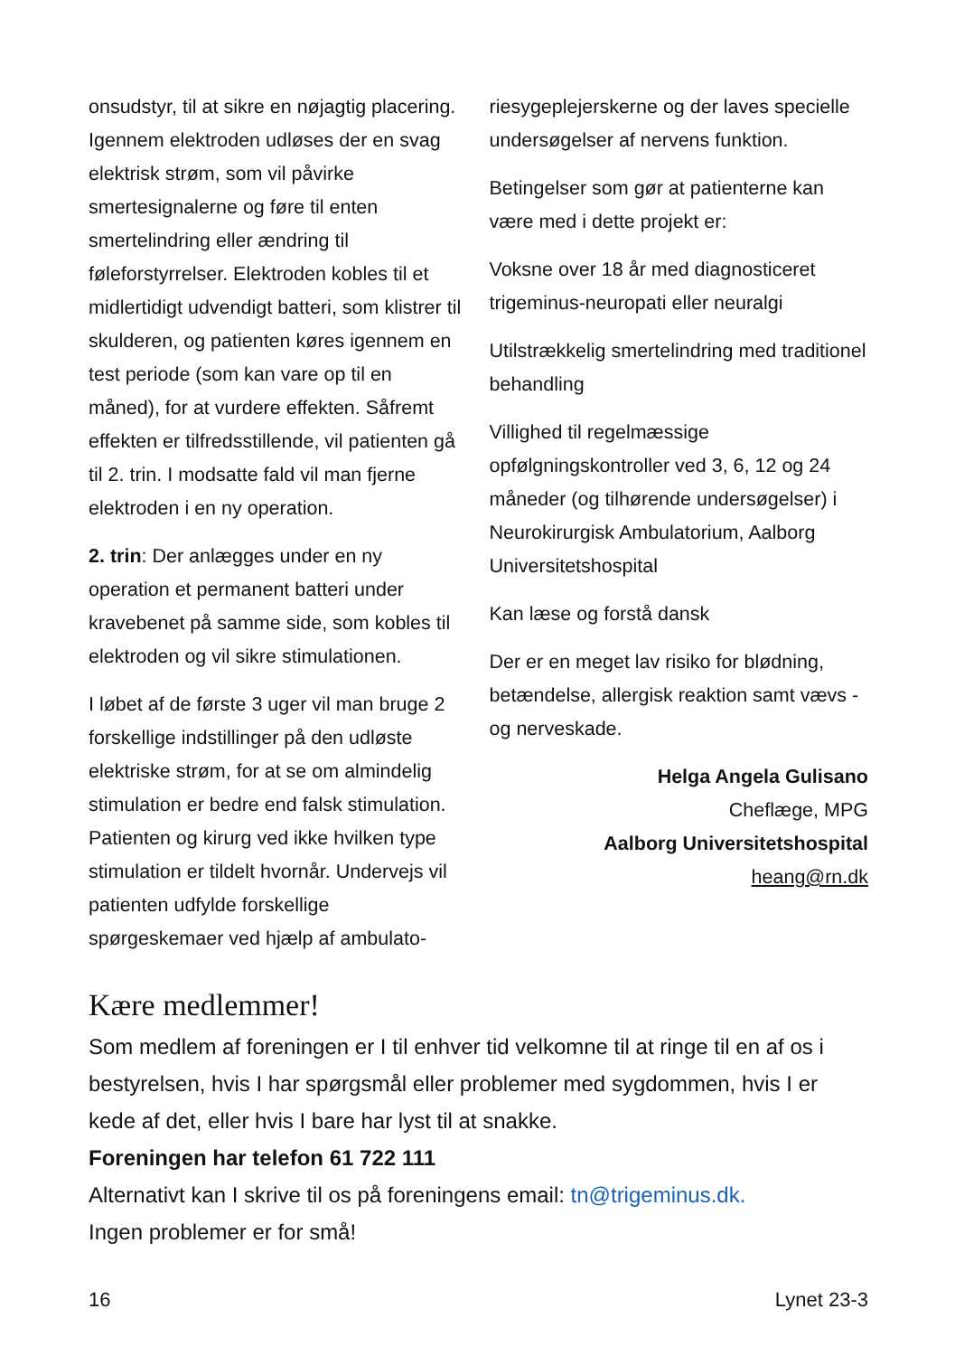onsudstyr, til at sikre en nøjagtig placering. Igennem elektroden udløses der en svag elektrisk strøm, som vil påvirke smertesignalerne og føre til enten smertelindring eller ændring til føleforstyrrelser. Elektroden kobles til et midlertidigt udvendigt batteri, som klistrer til skulderen, og patienten køres igennem en test periode (som kan vare op til en måned), for at vurdere effekten. Såfremt effekten er tilfredsstillende, vil patienten gå til 2. trin. I modsatte fald vil man fjerne elektroden i en ny operation.
2. trin: Der anlægges under en ny operation et permanent batteri under kravebenet på samme side, som kobles til elektroden og vil sikre stimulationen.
I løbet af de første 3 uger vil man bruge 2 forskellige indstillinger på den udløste elektriske strøm, for at se om almindelig stimulation er bedre end falsk stimulation. Patienten og kirurg ved ikke hvilken type stimulation er tildelt hvornår. Undervejs vil patienten udfylde forskellige spørgeskemaer ved hjælp af ambulato-
riesygeplejerskerne og der laves specielle undersøgelser af nervens funktion.
Betingelser som gør at patienterne kan være med i dette projekt er:
Voksne over 18 år med diagnosticeret trigeminus-neuropati eller neuralgi
Utilstrækkelig smertelindring med traditionel behandling
Villighed til regelmæssige opfølgningskontroller ved 3, 6, 12 og 24 måneder (og tilhørende undersøgelser) i Neurokirurgisk Ambulatorium, Aalborg Universitetshospital
Kan læse og forstå dansk
Der er en meget lav risiko for blødning, betændelse, allergisk reaktion samt vævs - og nerveskade.
Helga Angela Gulisano
Cheflæge, MPG
Aalborg Universitetshospital
heang@rn.dk
Kære medlemmer!
Som medlem af foreningen er I til enhver tid velkomne til at ringe til en af os i bestyrelsen, hvis I har spørgsmål eller problemer med sygdommen, hvis I er kede af det, eller hvis I bare har lyst til at snakke.
Foreningen har telefon 61 722 111
Alternativt kan I skrive til os på foreningens email: tn@trigeminus.dk.
Ingen problemer er for små!
16 Lynet 23-3